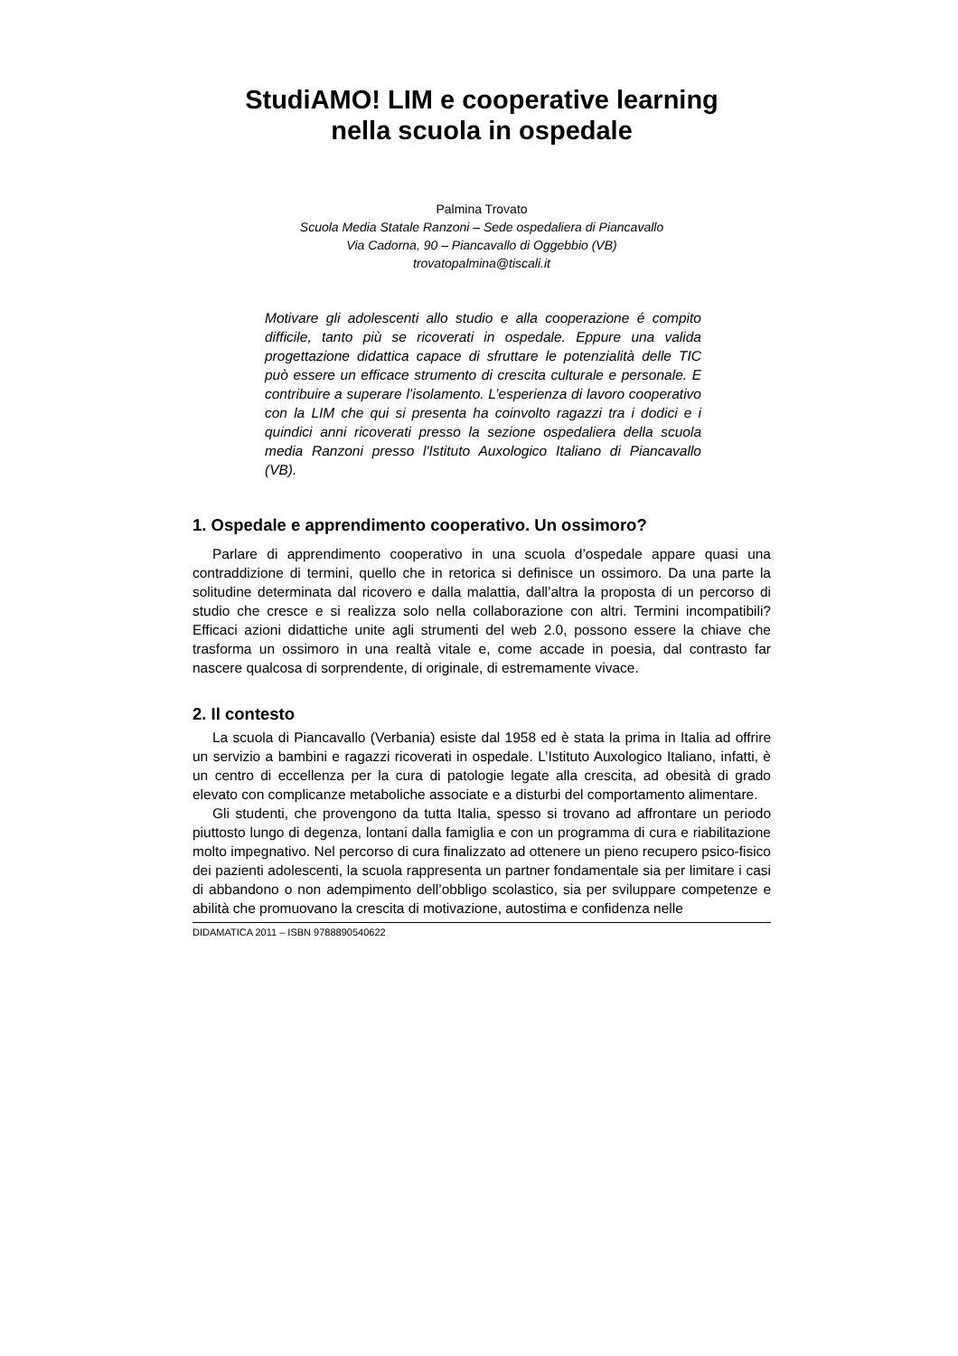StudiAMO! LIM e cooperative learning
nella scuola in ospedale
Palmina Trovato
Scuola Media Statale Ranzoni – Sede ospedaliera di Piancavallo
Via Cadorna, 90 – Piancavallo di Oggebbio (VB)
trovatopalmina@tiscali.it
Motivare gli adolescenti allo studio e alla cooperazione é compito difficile, tanto più se ricoverati in ospedale. Eppure una valida progettazione didattica capace di sfruttare le potenzialità delle TIC può essere un efficace strumento di crescita culturale e personale. E contribuire a superare l’isolamento. L’esperienza di lavoro cooperativo con la LIM che qui si presenta ha coinvolto ragazzi tra i dodici e i quindici anni ricoverati presso la sezione ospedaliera della scuola media Ranzoni presso l'Istituto Auxologico Italiano di Piancavallo (VB).
1. Ospedale e apprendimento cooperativo. Un ossimoro?
Parlare di apprendimento cooperativo in una scuola d’ospedale appare quasi una contraddizione di termini, quello che in retorica si definisce un ossimoro. Da una parte la solitudine determinata dal ricovero e dalla malattia, dall’altra la proposta di un percorso di studio che cresce e si realizza solo nella collaborazione con altri. Termini incompatibili? Efficaci azioni didattiche unite agli strumenti del web 2.0, possono essere la chiave che trasforma un ossimoro in una realtà vitale e, come accade in poesia, dal contrasto far nascere qualcosa di sorprendente, di originale, di estremamente vivace.
2. Il contesto
La scuola di Piancavallo (Verbania) esiste dal 1958 ed è stata la prima in Italia ad offrire un servizio a bambini e ragazzi ricoverati in ospedale. L’Istituto Auxologico Italiano, infatti, è un centro di eccellenza per la cura di patologie legate alla crescita, ad obesità di grado elevato con complicanze metaboliche associate e a disturbi del comportamento alimentare.
Gli studenti, che provengono da tutta Italia, spesso si trovano ad affrontare un periodo piuttosto lungo di degenza, lontani dalla famiglia e con un programma di cura e riabilitazione molto impegnativo. Nel percorso di cura finalizzato ad ottenere un pieno recupero psico-fisico dei pazienti adolescenti, la scuola rappresenta un partner fondamentale sia per limitare i casi di abbandono o non adempimento dell’obbligo scolastico, sia per sviluppare competenze e abilità che promuovano la crescita di motivazione, autostima e confidenza nelle
DIDAMATICA 2011 – ISBN 9788890540622